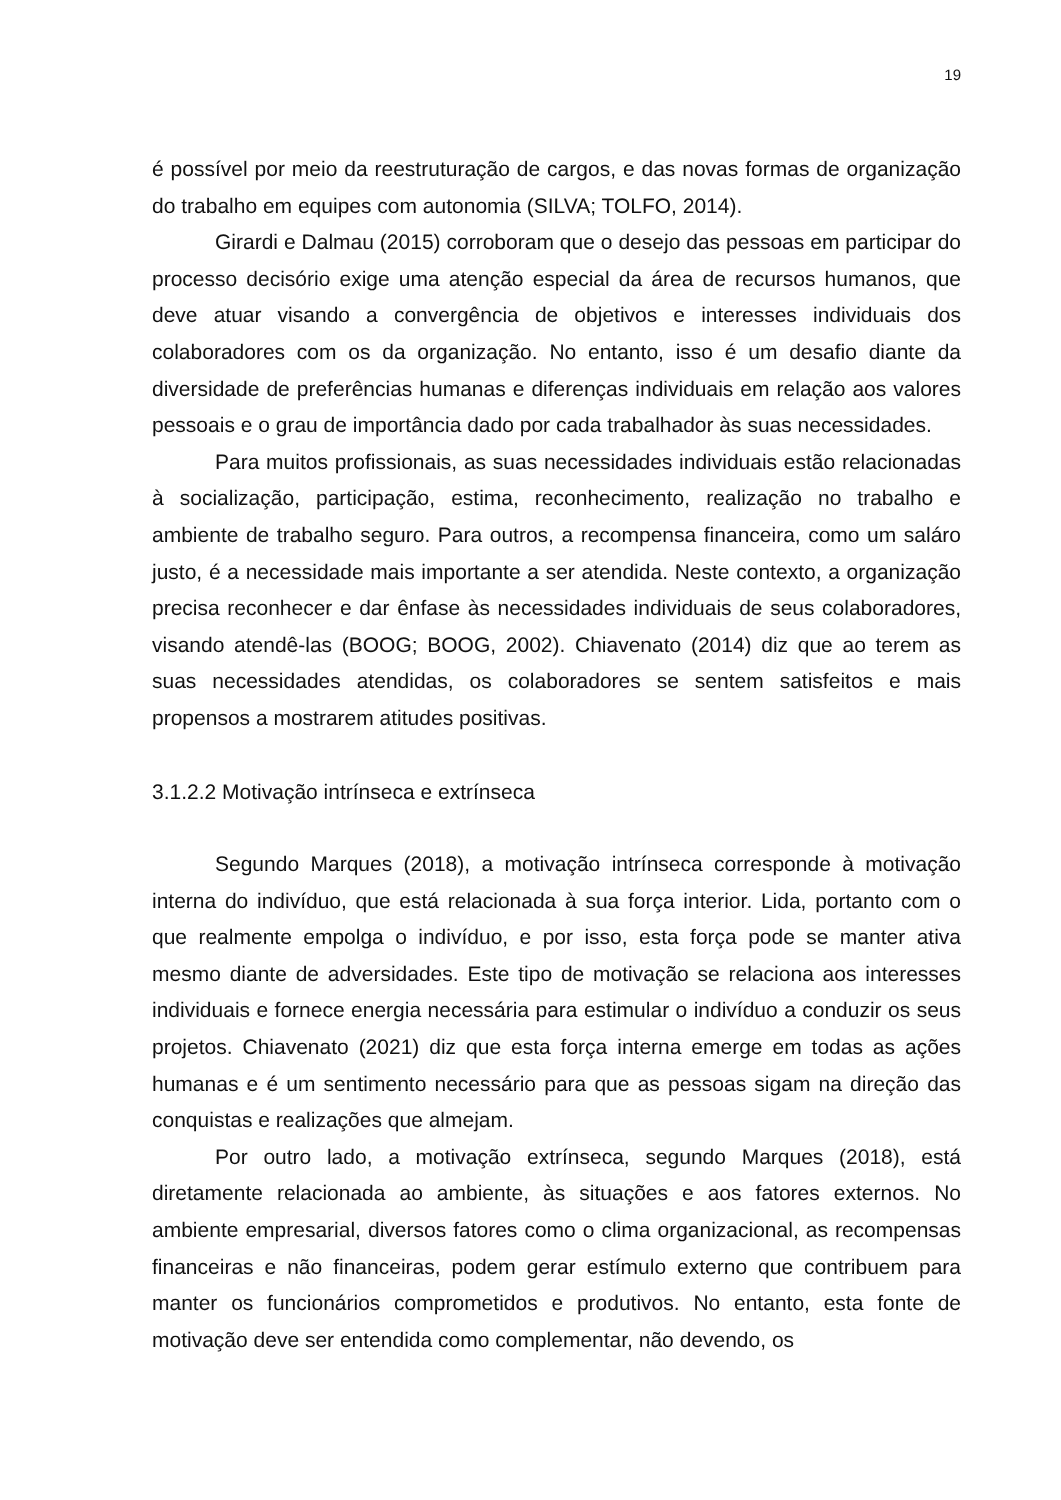19
é possível por meio da reestruturação de cargos, e das novas formas de organização do trabalho em equipes com autonomia (SILVA; TOLFO, 2014).
Girardi e Dalmau (2015) corroboram que o desejo das pessoas em participar do processo decisório exige uma atenção especial da área de recursos humanos, que deve atuar visando a convergência de objetivos e interesses individuais dos colaboradores com os da organização. No entanto, isso é um desafio diante da diversidade de preferências humanas e diferenças individuais em relação aos valores pessoais e o grau de importância dado por cada trabalhador às suas necessidades.
Para muitos profissionais, as suas necessidades individuais estão relacionadas à socialização, participação, estima, reconhecimento, realização no trabalho e ambiente de trabalho seguro. Para outros, a recompensa financeira, como um saláro justo, é a necessidade mais importante a ser atendida. Neste contexto, a organização precisa reconhecer e dar ênfase às necessidades individuais de seus colaboradores, visando atendê-las (BOOG; BOOG, 2002). Chiavenato (2014) diz que ao terem as suas necessidades atendidas, os colaboradores se sentem satisfeitos e mais propensos a mostrarem atitudes positivas.
3.1.2.2 Motivação intrínseca e extrínseca
Segundo Marques (2018), a motivação intrínseca corresponde à motivação interna do indivíduo, que está relacionada à sua força interior. Lida, portanto com o que realmente empolga o indivíduo, e por isso, esta força pode se manter ativa mesmo diante de adversidades. Este tipo de motivação se relaciona aos interesses individuais e fornece energia necessária para estimular o indivíduo a conduzir os seus projetos. Chiavenato (2021) diz que esta força interna emerge em todas as ações humanas e é um sentimento necessário para que as pessoas sigam na direção das conquistas e realizações que almejam.
Por outro lado, a motivação extrínseca, segundo Marques (2018), está diretamente relacionada ao ambiente, às situações e aos fatores externos. No ambiente empresarial, diversos fatores como o clima organizacional, as recompensas financeiras e não financeiras, podem gerar estímulo externo que contribuem para manter os funcionários comprometidos e produtivos. No entanto, esta fonte de motivação deve ser entendida como complementar, não devendo, os